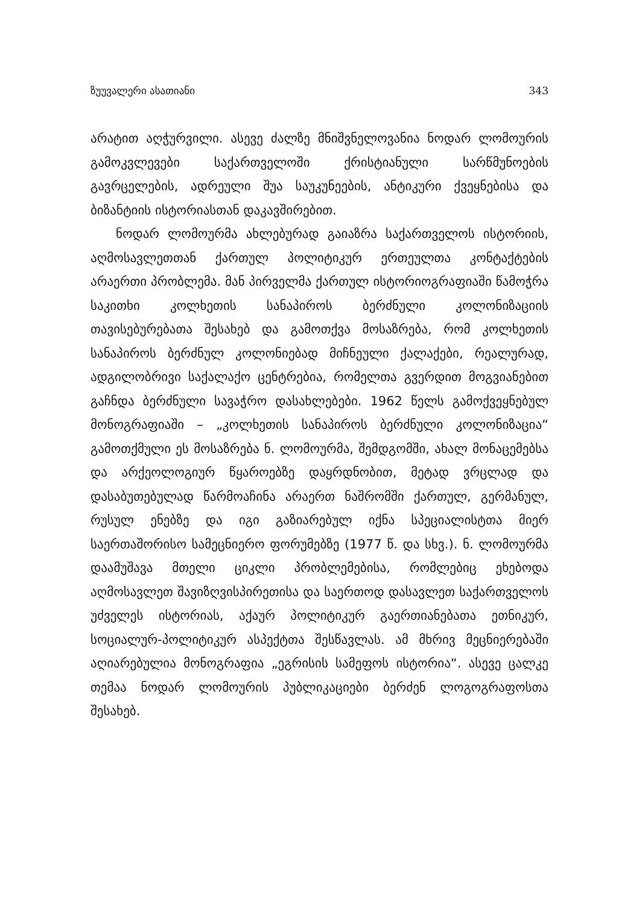ზუუვალერი ასათიანი 343
არატით აღჭურვილი. ასევე ძალზე მნიშვნელოვანია ნოდარ ლომოურის გამოკვლევები საქართველოში ქრისტიანული სარწმუნოების გავრცელების, ადრეული შუა საუკუნეების, ანტიკური ქვეყნებისა და ბიზანტიის ისტორიასთან დაკავშირებით.
ნოდარ ლომოურმა ახლებურად გაიაზრა საქართველოს ისტორიის, აღმოსავლეთთან ქართულ პოლიტიკურ ერთეულთა კონტაქტების არაერთი პრობლემა. მან პირველმა ქართულ ისტორიოგრაფიაში წამოჭრა საკითხი კოლხეთის სანაპიროს ბერძნული კოლონიზაციის თავისებურებათა შესახებ და გამოთქვა მოსაზრება, რომ კოლხეთის სანაპიროს ბერძნულ კოლონიებად მიჩნეული ქალაქები, რეალურად, ადგილობრივი საქალაქო ცენტრებია, რომელთა გვერდით მოგვიანებით გაჩნდა ბერძნული სავაჭრო დასახლებები. 1962 წელს გამოქვეყნებულ მონოგრაფიაში – „კოლხეთის სანაპიროს ბერძნული კოლონიზაცია“ გამოთქმული ეს მოსაზრება ნ. ლომოურმა, შემდგომში, ახალ მონაცემებსა და არქეოლოგიურ წყაროებზე დაყრდნობით, მეტად ვრცლად და დასაბუთებულად წარმოაჩინა არაერთ ნაშრომში ქართულ, გერმანულ, რუსულ ენებზე და იგი გაზიარებულ იქნა სპეციალისტთა მიერ საერთაშორისო სამეცნიერო ფორუმებზე (1977 წ. და სხვ.). ნ. ლომოურმა დაამუშავა მთელი ციკლი პრობლემებისა, რომლებიც ეხებოდა აღმოსავლეთ შავიზღვისპირეთისა და საერთოდ დასავლეთ საქართველოს უძველეს ისტორიას, აქაურ პოლიტიკურ გაერთიანებათა ეთნიკურ, სოციალურ-პოლიტიკურ ასპექტთა შესწავლას. ამ მხრივ მეცნიერებაში აღიარებულია მონოგრაფია „ეგრისის სამეფოს ისტორია“. ასევე ცალკე თემაა ნოდარ ლომოურის პუბლიკაციები ბერძენ ლოგოგრაფოსთა შესახებ.